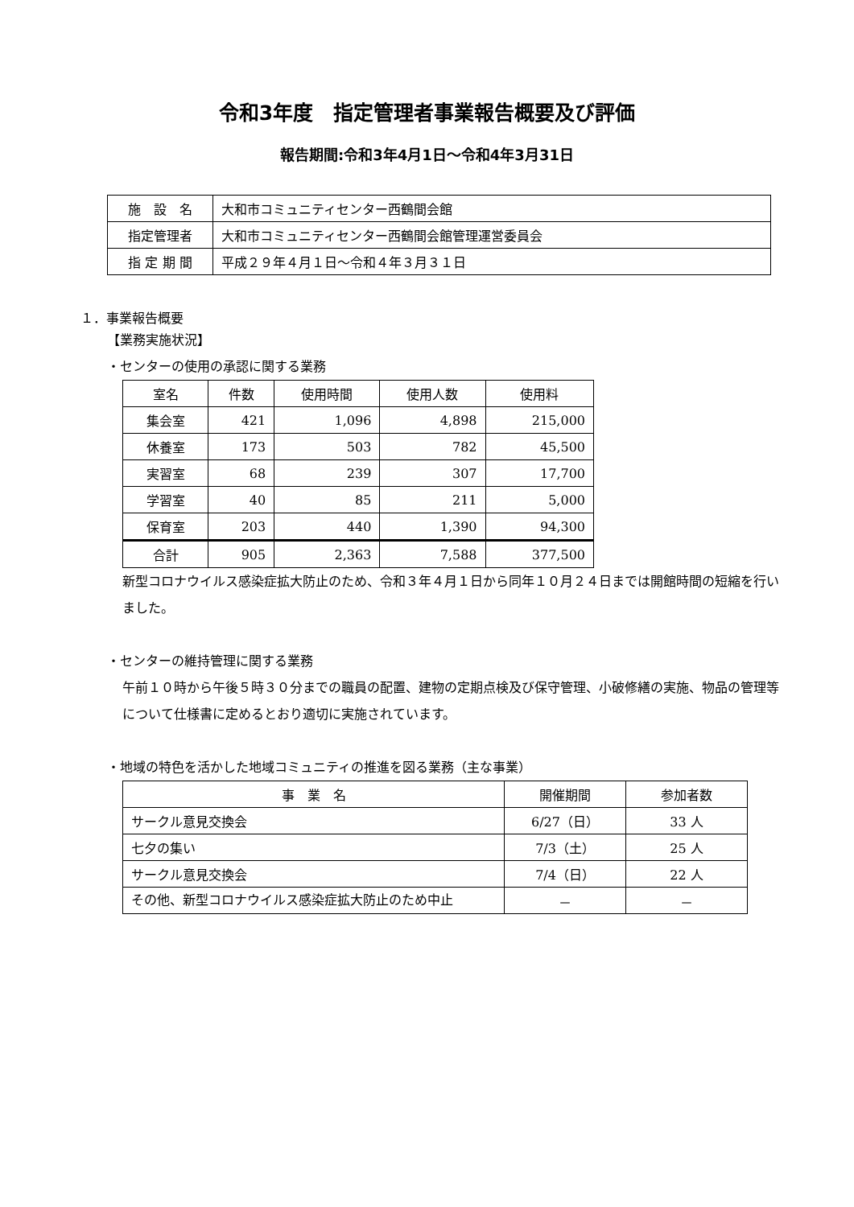令和3年度　指定管理者事業報告概要及び評価
報告期間:令和3年4月1日～令和4年3月31日
| 施 設 名 | 大和市コミュニティセンター西鶴間会館 |
| 指定管理者 | 大和市コミュニティセンター西鶴間会館管理運営委員会 |
| 指 定 期 間 | 平成２９年４月１日～令和４年３月３１日 |
１．事業報告概要
【業務実施状況】
・センターの使用の承認に関する業務
| 室名 | 件数 | 使用時間 | 使用人数 | 使用料 |
| --- | --- | --- | --- | --- |
| 集会室 | 421 | 1,096 | 4,898 | 215,000 |
| 休養室 | 173 | 503 | 782 | 45,500 |
| 実習室 | 68 | 239 | 307 | 17,700 |
| 学習室 | 40 | 85 | 211 | 5,000 |
| 保育室 | 203 | 440 | 1,390 | 94,300 |
| 合計 | 905 | 2,363 | 7,588 | 377,500 |
新型コロナウイルス感染症拡大防止のため、令和３年４月１日から同年１０月２４日までは開館時間の短縮を行いました。
・センターの維持管理に関する業務
午前１０時から午後５時３０分までの職員の配置、建物の定期点検及び保守管理、小破修繕の実施、物品の管理等について仕様書に定めるとおり適切に実施されています。
・地域の特色を活かした地域コミュニティの推進を図る業務（主な事業）
| 事 業 名 | 開催期間 | 参加者数 |
| --- | --- | --- |
| サークル意見交換会 | 6/27（日） | 33 人 |
| 七夕の集い | 7/3（土） | 25 人 |
| サークル意見交換会 | 7/4（日） | 22 人 |
| その他、新型コロナウイルス感染症拡大防止のため中止 | － | － |